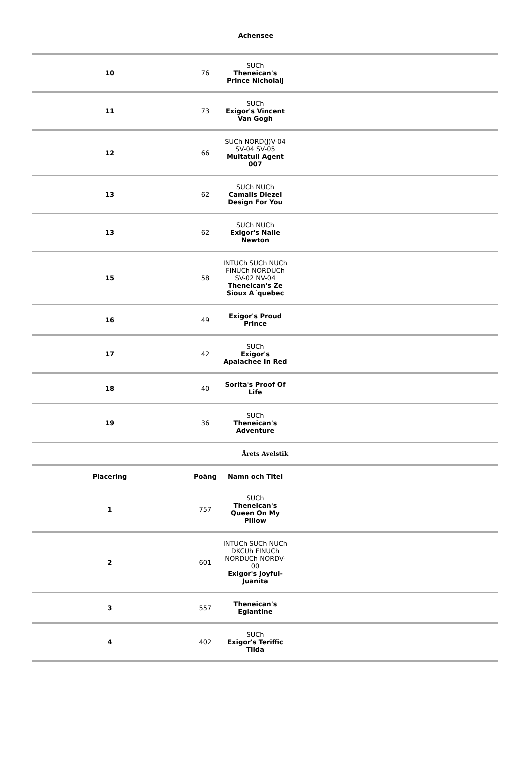Achensee
| 10 | 76 | SUCh Theneican's Prince Nicholaij | |
| 11 | 73 | SUCh Exigor's Vincent Van Gogh | |
| 12 | 66 | SUCh NORD(J)V-04 SV-04 SV-05 Multatuli Agent 007 | |
| 13 | 62 | SUCh NUCh Camalis Diezel Design For You | |
| 13 | 62 | SUCh NUCh Exigor's Nalle Newton | |
| 15 | 58 | INTUCh SUCh NUCh FINUCh NORDUCh SV-02 NV-04 Theneican's Ze Sioux A´quebec | |
| 16 | 49 | Exigor's Proud Prince | |
| 17 | 42 | SUCh Exigor's Apalachee In Red | |
| 18 | 40 | Sorita's Proof Of Life | |
| 19 | 36 | SUCh Theneican's Adventure | |
Årets Avelstik
| Placering | Poäng | Namn och Titel | |
| --- | --- | --- | --- |
| 1 | 757 | SUCh Theneican's Queen On My Pillow | |
| 2 | 601 | INTUCh SUCh NUCh DKCUh FINUCh NORDUCh NORDV-00 Exigor's Joyful-Juanita | |
| 3 | 557 | Theneican's Eglantine | |
| 4 | 402 | SUCh Exigor's Teriffic Tilda | |